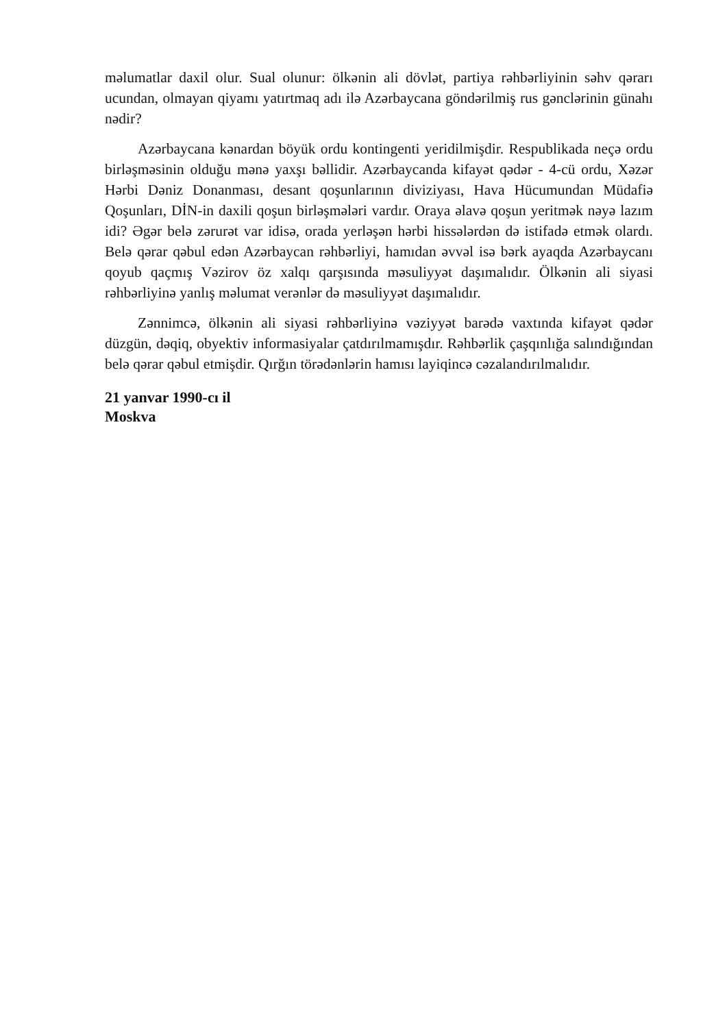məlumatlar daxil olur. Sual olunur: ölkənin ali dövlət, partiya rəhbərliyinin səhv qərarı ucundan, olmayan qiyamı yatırtmaq adı ilə Azərbaycana göndərilmiş rus gənclərinin günahı nədir?
Azərbaycana kənardan böyük ordu kontingenti yeridilmişdir. Respublikada neçə ordu birləşməsinin olduğu mənə yaxşı bəllidir. Azərbaycanda kifayət qədər - 4-cü ordu, Xəzər Hərbi Dəniz Donanması, desant qoşunlarının diviziyası, Hava Hücumundan Müdafiə Qoşunları, DİN-in daxili qoşun birləşmələri vardır. Oraya əlavə qoşun yeritmək nəyə lazım idi? Əgər belə zərurət var idisə, orada yerləşən hərbi hissələrdən də istifadə etmək olardı. Belə qərar qəbul edən Azərbaycan rəhbərliyi, hamıdan əvvəl isə bərk ayaqda Azərbaycanı qoyub qaçmış Vəzirov öz xalqı qarşısında məsuliyyət daşımalıdır. Ölkənin ali siyasi rəhbərliyinə yanlış məlumat verənlər də məsuliyyət daşımalıdır.
Zənnimcə, ölkənin ali siyasi rəhbərliyinə vəziyyət barədə vaxtında kifayət qədər düzgün, dəqiq, obyektiv informasiyalar çatdırılmamışdır. Rəhbərlik çaşqınlığa salındığından belə qərar qəbul etmişdir. Qırğın törədənlərin hamısı layiqincə cəzalandırılmalıdır.
21 yanvar 1990-cı il
Moskva